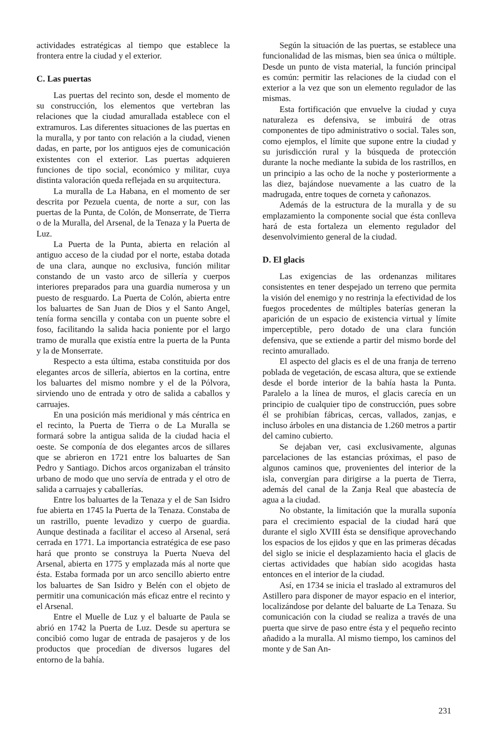actividades estratégicas al tiempo que establece la frontera entre la ciudad y el exterior.
C. Las puertas
Las puertas del recinto son, desde el momento de su construcción, los elementos que vertebran las relaciones que la ciudad amurallada establece con el extramuros. Las diferentes situaciones de las puertas en la muralla, y por tanto con relación a la ciudad, vienen dadas, en parte, por los antiguos ejes de comunicación existentes con el exterior. Las puertas adquieren funciones de tipo social, económico y militar, cuya distinta valoración queda reflejada en su arquitectura.
La muralla de La Habana, en el momento de ser descrita por Pezuela cuenta, de norte a sur, con las puertas de la Punta, de Colón, de Monserrate, de Tierra o de la Muralla, del Arsenal, de la Tenaza y la Puerta de Luz.
La Puerta de la Punta, abierta en relación al antiguo acceso de la ciudad por el norte, estaba dotada de una clara, aunque no exclusiva, función militar constando de un vasto arco de sillería y cuerpos interiores preparados para una guardia numerosa y un puesto de resguardo. La Puerta de Colón, abierta entre los baluartes de San Juan de Dios y el Santo Angel, tenía forma sencilla y contaba con un puente sobre el foso, facilitando la salida hacia poniente por el largo tramo de muralla que existía entre la puerta de la Punta y la de Monserrate.
Respecto a esta última, estaba constituida por dos elegantes arcos de sillería, abiertos en la cortina, entre los baluartes del mismo nombre y el de la Pólvora, sirviendo uno de entrada y otro de salida a caballos y carruajes.
En una posición más meridional y más céntrica en el recinto, la Puerta de Tierra o de La Muralla se formará sobre la antigua salida de la ciudad hacia el oeste. Se componía de dos elegantes arcos de sillares que se abrieron en 1721 entre los baluartes de San Pedro y Santiago. Dichos arcos organizaban el tránsito urbano de modo que uno servía de entrada y el otro de salida a carruajes y caballerías.
Entre los baluartes de la Tenaza y el de San Isidro fue abierta en 1745 la Puerta de la Tenaza. Constaba de un rastrillo, puente levadizo y cuerpo de guardia. Aunque destinada a facilitar el acceso al Arsenal, será cerrada en 1771. La importancia estratégica de ese paso hará que pronto se construya la Puerta Nueva del Arsenal, abierta en 1775 y emplazada más al norte que ésta. Estaba formada por un arco sencillo abierto entre los baluartes de San Isidro y Belén con el objeto de permitir una comunicación más eficaz entre el recinto y el Arsenal.
Entre el Muelle de Luz y el baluarte de Paula se abrió en 1742 la Puerta de Luz. Desde su apertura se concibió como lugar de entrada de pasajeros y de los productos que procedían de diversos lugares del entorno de la bahía.
Según la situación de las puertas, se establece una funcionalidad de las mismas, bien sea única o múltiple. Desde un punto de vista material, la función principal es común: permitir las relaciones de la ciudad con el exterior a la vez que son un elemento regulador de las mismas.
Esta fortificación que envuelve la ciudad y cuya naturaleza es defensiva, se imbuirá de otras componentes de tipo administrativo o social. Tales son, como ejemplos, el límite que supone entre la ciudad y su jurisdicción rural y la búsqueda de protección durante la noche mediante la subida de los rastrillos, en un principio a las ocho de la noche y posteriormente a las diez, bajándose nuevamente a las cuatro de la madrugada, entre toques de corneta y cañonazos.
Además de la estructura de la muralla y de su emplazamiento la componente social que ésta conlleva hará de esta fortaleza un elemento regulador del desenvolvimiento general de la ciudad.
D. El glacis
Las exigencias de las ordenanzas militares consistentes en tener despejado un terreno que permita la visión del enemigo y no restrinja la efectividad de los fuegos procedentes de múltiples baterías generan la aparición de un espacio de existencia virtual y límite imperceptible, pero dotado de una clara función defensiva, que se extiende a partir del mismo borde del recinto amurallado.
El aspecto del glacis es el de una franja de terreno poblada de vegetación, de escasa altura, que se extiende desde el borde interior de la bahía hasta la Punta. Paralelo a la línea de muros, el glacis carecía en un principio de cualquier tipo de construcción, pues sobre él se prohibían fábricas, cercas, vallados, zanjas, e incluso árboles en una distancia de 1.260 metros a partir del camino cubierto.
Se dejaban ver, casi exclusivamente, algunas parcelaciones de las estancias próximas, el paso de algunos caminos que, provenientes del interior de la isla, convergían para dirigirse a la puerta de Tierra, además del canal de la Zanja Real que abastecía de agua a la ciudad.
No obstante, la limitación que la muralla suponía para el crecimiento espacial de la ciudad hará que durante el siglo XVIII ésta se densifique aprovechando los espacios de los ejidos y que en las primeras décadas del siglo se inicie el desplazamiento hacia el glacis de ciertas actividades que habían sido acogidas hasta entonces en el interior de la ciudad.
Así, en 1734 se inicia el traslado al extramuros del Astillero para disponer de mayor espacio en el interior, localizándose por delante del baluarte de La Tenaza. Su comunicación con la ciudad se realiza a través de una puerta que sirve de paso entre ésta y el pequeño recinto añadido a la muralla. Al mismo tiempo, los caminos del monte y de San An-
231